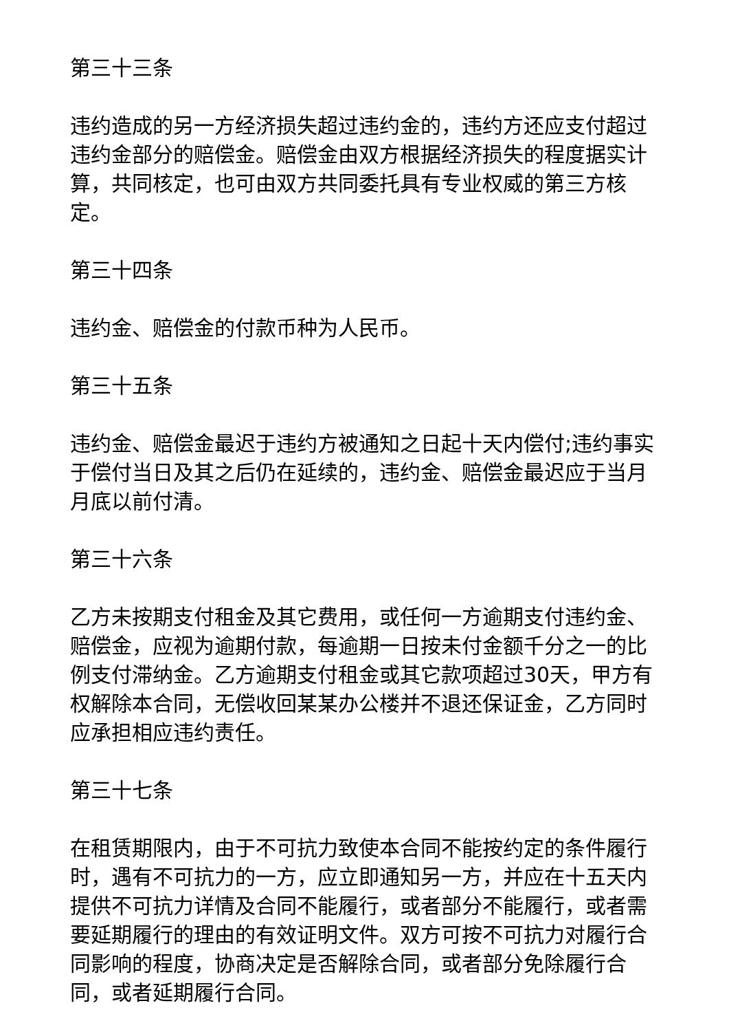第三十三条
违约造成的另一方经济损失超过违约金的，违约方还应支付超过违约金部分的赔偿金。赔偿金由双方根据经济损失的程度据实计算，共同核定，也可由双方共同委托具有专业权威的第三方核定。
第三十四条
违约金、赔偿金的付款币种为人民币。
第三十五条
违约金、赔偿金最迟于违约方被通知之日起十天内偿付;违约事实于偿付当日及其之后仍在延续的，违约金、赔偿金最迟应于当月月底以前付清。
第三十六条
乙方未按期支付租金及其它费用，或任何一方逾期支付违约金、赔偿金，应视为逾期付款，每逾期一日按未付金额千分之一的比例支付滞纳金。乙方逾期支付租金或其它款项超过30天，甲方有权解除本合同，无偿收回某某办公楼并不退还保证金，乙方同时应承担相应违约责任。
第三十七条
在租赁期限内，由于不可抗力致使本合同不能按约定的条件履行时，遇有不可抗力的一方，应立即通知另一方，并应在十五天内提供不可抗力详情及合同不能履行，或者部分不能履行，或者需要延期履行的理由的有效证明文件。双方可按不可抗力对履行合同影响的程度，协商决定是否解除合同，或者部分免除履行合同，或者延期履行合同。